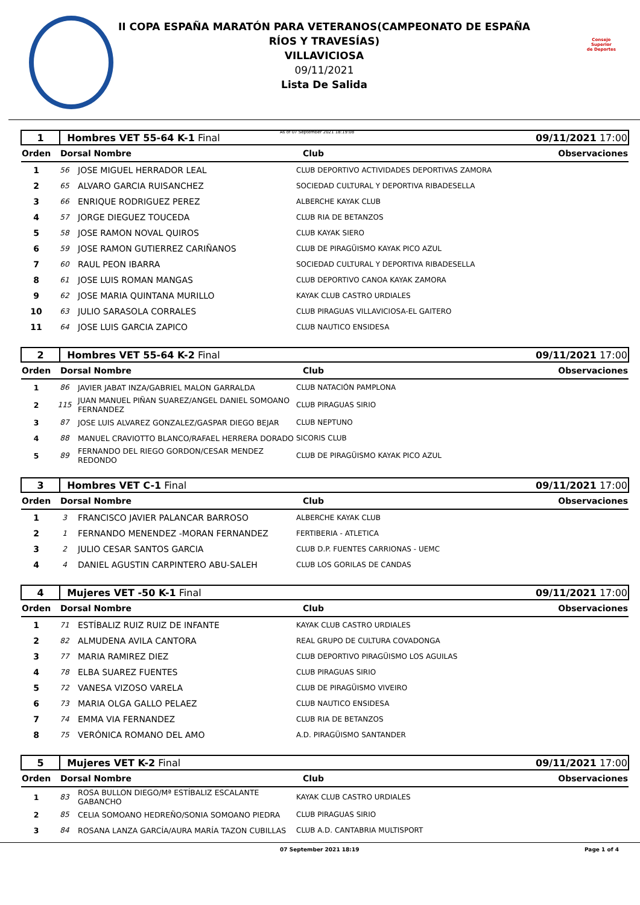Consejo
Superior
de Deportes
II COPA ESPAÑA MARATÓN PARA VETERANOS(CAMPEONATO DE ESPAÑA
RÍOS Y TRAVESÍAS)
VILLAVICIOSA
09/11/2021
Lista De Salida
As of 07 September 2021 18:19:08
| 1 | Hombres VET 55-64 K-1 Final | | 09/11/2021 17:00 |
| Orden | Dorsal Nombre | Club | Observaciones |
| 1 | 56 | JOSE MIGUEL HERRADOR LEAL | CLUB DEPORTIVO ACTIVIDADES DEPORTIVAS ZAMORA |
| 2 | 65 | ALVARO GARCIA RUISANCHEZ | SOCIEDAD CULTURAL Y DEPORTIVA RIBADESELLA |
| 3 | 66 | ENRIQUE RODRIGUEZ PEREZ | ALBERCHE KAYAK CLUB |
| 4 | 57 | JORGE DIEGUEZ TOUCEDA | CLUB RIA DE BETANZOS |
| 5 | 58 | JOSE RAMON NOVAL QUIROS | CLUB KAYAK SIERO |
| 6 | 59 | JOSE RAMON GUTIERREZ CARIÑANOS | CLUB DE PIRAGÜISMO KAYAK PICO AZUL |
| 7 | 60 | RAUL PEON IBARRA | SOCIEDAD CULTURAL Y DEPORTIVA RIBADESELLA |
| 8 | 61 | JOSE LUIS ROMAN MANGAS | CLUB DEPORTIVO CANOA KAYAK ZAMORA |
| 9 | 62 | JOSE MARIA QUINTANA MURILLO | KAYAK CLUB CASTRO URDIALES |
| 10 | 63 | JULIO SARASOLA CORRALES | CLUB PIRAGUAS VILLAVICIOSA-EL GAITERO |
| 11 | 64 | JOSE LUIS GARCIA ZAPICO | CLUB NAUTICO ENSIDESA |
| 2 | Hombres VET 55-64 K-2 Final | | 09/11/2021 17:00 |
| Orden | Dorsal Nombre | Club | Observaciones |
| 1 | 86 | JAVIER JABAT INZA/GABRIEL MALON GARRALDA | CLUB NATACIÓN PAMPLONA |
| 2 | 115 | JUAN MANUEL PIÑAN SUAREZ/ANGEL DANIEL SOMOANO FERNANDEZ | CLUB PIRAGUAS SIRIO |
| 3 | 87 | JOSE LUIS ALVAREZ GONZALEZ/GASPAR DIEGO BEJAR | CLUB NEPTUNO |
| 4 | 88 | MANUEL CRAVIOTTO BLANCO/RAFAEL HERRERA DORADO | SICORIS CLUB |
| 5 | 89 | FERNANDO DEL RIEGO GORDON/CESAR MENDEZ REDONDO | CLUB DE PIRAGÜISMO KAYAK PICO AZUL |
| 3 | Hombres VET C-1 Final | | 09/11/2021 17:00 |
| Orden | Dorsal Nombre | Club | Observaciones |
| 1 | 3 | FRANCISCO JAVIER PALANCAR BARROSO | ALBERCHE KAYAK CLUB |
| 2 | 1 | FERNANDO MENENDEZ -MORAN FERNANDEZ | FERTIBERIA - ATLETICA |
| 3 | 2 | JULIO CESAR SANTOS GARCIA | CLUB D.P. FUENTES CARRIONAS - UEMC |
| 4 | 4 | DANIEL AGUSTIN CARPINTERO ABU-SALEH | CLUB LOS GORILAS DE CANDAS |
| 4 | Mujeres VET -50 K-1 Final | | 09/11/2021 17:00 |
| Orden | Dorsal Nombre | Club | Observaciones |
| 1 | 71 | ESTÍBALIZ RUIZ RUIZ DE INFANTE | KAYAK CLUB CASTRO URDIALES |
| 2 | 82 | ALMUDENA AVILA CANTORA | REAL GRUPO DE CULTURA COVADONGA |
| 3 | 77 | MARIA RAMIREZ DIEZ | CLUB DEPORTIVO PIRAGÜISMO LOS AGUILAS |
| 4 | 78 | ELBA SUAREZ FUENTES | CLUB PIRAGUAS SIRIO |
| 5 | 72 | VANESA VIZOSO VARELA | CLUB DE PIRAGÜISMO VIVEIRO |
| 6 | 73 | MARIA OLGA GALLO PELAEZ | CLUB NAUTICO ENSIDESA |
| 7 | 74 | EMMA VIA FERNANDEZ | CLUB RIA DE BETANZOS |
| 8 | 75 | VERÓNICA ROMANO DEL AMO | A.D. PIRAGÜISMO SANTANDER |
| 5 | Mujeres VET K-2 Final | | 09/11/2021 17:00 |
| Orden | Dorsal Nombre | Club | Observaciones |
| 1 | 83 | ROSA BULLON DIEGO/Mª ESTÍBALIZ ESCALANTE GABANCHO | KAYAK CLUB CASTRO URDIALES |
| 2 | 85 | CELIA SOMOANO HEDREÑO/SONIA SOMOANO PIEDRA | CLUB PIRAGUAS SIRIO |
| 3 | 84 | ROSANA LANZA GARCÍA/AURA MARÍA TAZON CUBILLAS | CLUB A.D. CANTABRIA MULTISPORT |
07 September 2021 18:19 Page 1 of 4